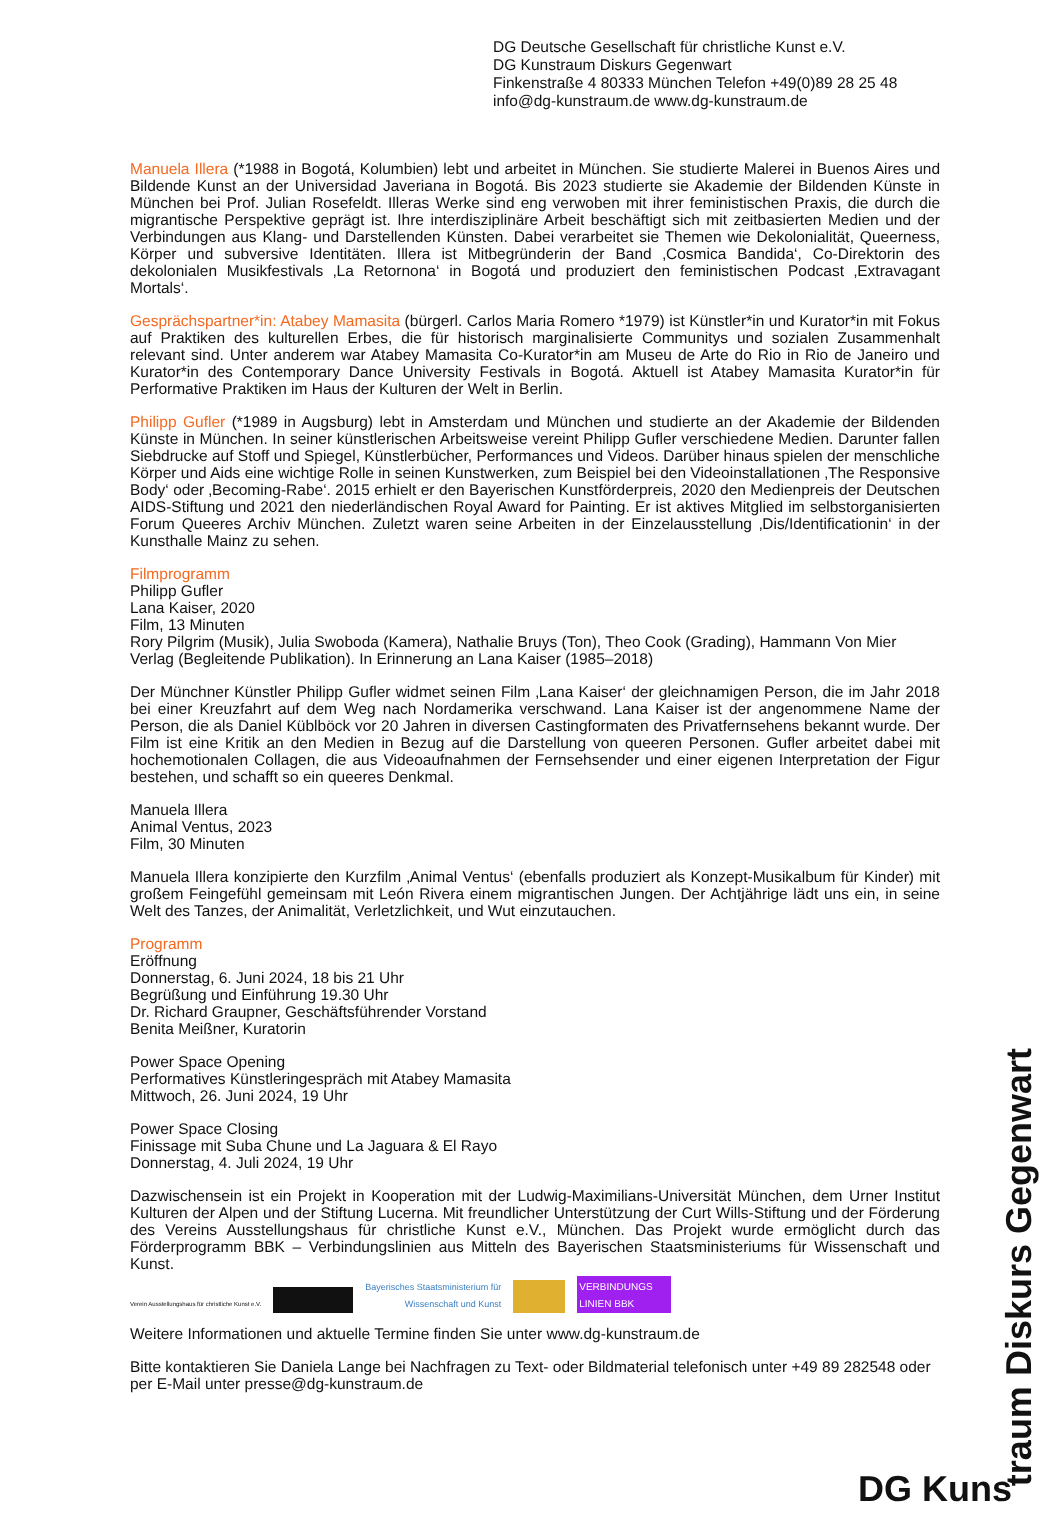DG Deutsche Gesellschaft für christliche Kunst e.V.
DG Kunstraum Diskurs Gegenwart
Finkenstraße 4 80333 München Telefon +49(0)89 28 25 48
info@dg-kunstraum.de www.dg-kunstraum.de
Manuela Illera (*1988 in Bogotá, Kolumbien) lebt und arbeitet in München. Sie studierte Malerei in Buenos Aires und Bildende Kunst an der Universidad Javeriana in Bogotá. Bis 2023 studierte sie Akademie der Bildenden Künste in München bei Prof. Julian Rosefeldt. Illeras Werke sind eng verwoben mit ihrer feministischen Praxis, die durch die migrantische Perspektive geprägt ist. Ihre interdisziplinäre Arbeit beschäftigt sich mit zeitbasierten Medien und der Verbindungen aus Klang- und Darstellenden Künsten. Dabei verarbeitet sie Themen wie Dekolonialität, Queerness, Körper und subversive Identitäten. Illera ist Mitbegründerin der Band ‚Cosmica Bandida‘, Co-Direktorin des dekolonialen Musikfestivals ‚La Retornona‘ in Bogotá und produziert den feministischen Podcast ‚Extravagant Mortals‘.
Gesprächspartner*in: Atabey Mamasita (bürgerl. Carlos Maria Romero *1979) ist Künstler*in und Kurator*in mit Fokus auf Praktiken des kulturellen Erbes, die für historisch marginalisierte Communitys und sozialen Zusammenhalt relevant sind. Unter anderem war Atabey Mamasita Co-Kurator*in am Museu de Arte do Rio in Rio de Janeiro und Kurator*in des Contemporary Dance University Festivals in Bogotá. Aktuell ist Atabey Mamasita Kurator*in für Performative Praktiken im Haus der Kulturen der Welt in Berlin.
Philipp Gufler (*1989 in Augsburg) lebt in Amsterdam und München und studierte an der Akademie der Bildenden Künste in München. In seiner künstlerischen Arbeitsweise vereint Philipp Gufler verschiedene Medien. Darunter fallen Siebdrucke auf Stoff und Spiegel, Künstlerbücher, Performances und Videos. Darüber hinaus spielen der menschliche Körper und Aids eine wichtige Rolle in seinen Kunstwerken, zum Beispiel bei den Videoinstallationen ‚The Responsive Body‘ oder ‚Becoming-Rabe‘. 2015 erhielt er den Bayerischen Kunstförderpreis, 2020 den Medienpreis der Deutschen AIDS-Stiftung und 2021 den niederländischen Royal Award for Painting. Er ist aktives Mitglied im selbstorganisierten Forum Queeres Archiv München. Zuletzt waren seine Arbeiten in der Einzelausstellung ‚Dis/Identificationin‘ in der Kunsthalle Mainz zu sehen.
Filmprogramm
Philipp Gufler
Lana Kaiser, 2020
Film, 13 Minuten
Rory Pilgrim (Musik), Julia Swoboda (Kamera), Nathalie Bruys (Ton), Theo Cook (Grading), Hammann Von Mier Verlag (Begleitende Publikation). In Erinnerung an Lana Kaiser (1985–2018)
Der Münchner Künstler Philipp Gufler widmet seinen Film ‚Lana Kaiser‘ der gleichnamigen Person, die im Jahr 2018 bei einer Kreuzfahrt auf dem Weg nach Nordamerika verschwand. Lana Kaiser ist der angenommene Name der Person, die als Daniel Küblböck vor 20 Jahren in diversen Castingformaten des Privatfernsehens bekannt wurde. Der Film ist eine Kritik an den Medien in Bezug auf die Darstellung von queeren Personen. Gufler arbeitet dabei mit hochemotionalen Collagen, die aus Videoaufnahmen der Fernsehsender und einer eigenen Interpretation der Figur bestehen, und schafft so ein queeres Denkmal.
Manuela Illera
Animal Ventus, 2023
Film, 30 Minuten
Manuela Illera konzipierte den Kurzfilm ‚Animal Ventus‘ (ebenfalls produziert als Konzept-Musikalbum für Kinder) mit großem Feingefühl gemeinsam mit León Rivera einem migrantischen Jungen. Der Achtjährige lädt uns ein, in seine Welt des Tanzes, der Animalität, Verletzlichkeit, und Wut einzutauchen.
Programm
Eröffnung
Donnerstag, 6. Juni 2024, 18 bis 21 Uhr
Begrüßung und Einführung 19.30 Uhr
Dr. Richard Graupner, Geschäftsführender Vorstand
Benita Meißner, Kuratorin
Power Space Opening
Performatives Künstleringespräch mit Atabey Mamasita
Mittwoch, 26. Juni 2024, 19 Uhr
Power Space Closing
Finissage mit Suba Chune und La Jaguara & El Rayo
Donnerstag, 4. Juli 2024, 19 Uhr
Dazwischensein ist ein Projekt in Kooperation mit der Ludwig-Maximilians-Universität München, dem Urner Institut Kulturen der Alpen und der Stiftung Lucerna. Mit freundlicher Unterstützung der Curt Wills-Stiftung und der Förderung des Vereins Ausstellungshaus für christliche Kunst e.V., München. Das Projekt wurde ermöglicht durch das Förderprogramm BBK – Verbindungslinien aus Mitteln des Bayerischen Staatsministeriums für Wissenschaft und Kunst.
Verein Ausstellungshaus für christliche Kunst e.V.
Bayerisches Staatsministerium für
Wissenschaft und Kunst
VERBINDUNGS
LINIEN BBK
Weitere Informationen und aktuelle Termine finden Sie unter www.dg-kunstraum.de
Bitte kontaktieren Sie Daniela Lange bei Nachfragen zu Text- oder Bildmaterial telefonisch unter +49 89 282548 oder per E-Mail unter presse@dg-kunstraum.de
DG Kuns
traum Diskurs Gegenwart